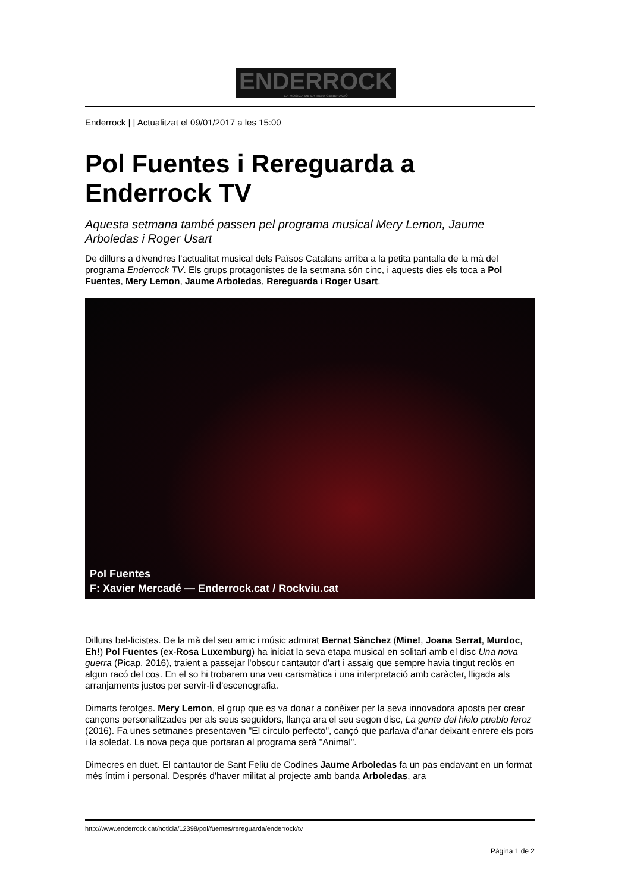ENDERROCK
LA MÚSICA DE LA TEVA GENERACIÓ
Enderrock | | Actualitzat el 09/01/2017 a les 15:00
Pol Fuentes i Rereguarda a Enderrock TV
Aquesta setmana també passen pel programa musical Mery Lemon, Jaume Arboledas i Roger Usart
De dilluns a divendres l'actualitat musical dels Països Catalans arriba a la petita pantalla de la mà del programa Enderrock TV. Els grups protagonistes de la setmana són cinc, i aquests dies els toca a Pol Fuentes, Mery Lemon, Jaume Arboledas, Rereguarda i Roger Usart.
Pol Fuentes
F: Xavier Mercadé — Enderrock.cat / Rockviu.cat
Dilluns bel·licistes. De la mà del seu amic i músic admirat Bernat Sànchez (Mine!, Joana Serrat, Murdoc, Eh!) Pol Fuentes (ex-Rosa Luxemburg) ha iniciat la seva etapa musical en solitari amb el disc Una nova guerra (Picap, 2016), traient a passejar l'obscur cantautor d'art i assaig que sempre havia tingut reclòs en algun racó del cos. En el so hi trobarem una veu carismàtica i una interpretació amb caràcter, lligada als arranjaments justos per servir-li d'escenografia.
Dimarts ferotges. Mery Lemon, el grup que es va donar a conèixer per la seva innovadora aposta per crear cançons personalitzades per als seus seguidors, llança ara el seu segon disc, La gente del hielo pueblo feroz (2016). Fa unes setmanes presentaven "El círculo perfecto", cançó que parlava d'anar deixant enrere els pors i la soledat. La nova peça que portaran al programa serà "Animal".
Dimecres en duet. El cantautor de Sant Feliu de Codines Jaume Arboledas fa un pas endavant en un format més íntim i personal. Després d'haver militat al projecte amb banda Arboledas, ara
http://www.enderrock.cat/noticia/12398/pol/fuentes/rereguarda/enderrock/tv
Pàgina 1 de 2